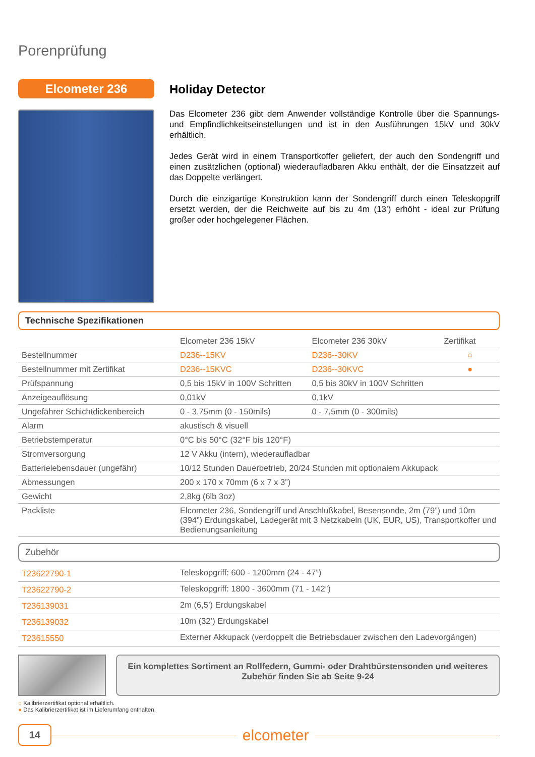Porenprüfung
Elcometer 236 Holiday Detector
Das Elcometer 236 gibt dem Anwender vollständige Kontrolle über die Spannungs- und Empfindlichkeitseinstellungen und ist in den Ausführungen 15kV und 30kV erhältlich.
Jedes Gerät wird in einem Transportkoffer geliefert, der auch den Sondengriff und einen zusätzlichen (optional) wiederaufladbaren Akku enthält, der die Einsatzzeit auf das Doppelte verlängert.
Durch die einzigartige Konstruktion kann der Sondengriff durch einen Teleskopgriff ersetzt werden, der die Reichweite auf bis zu 4m (13’) erhöht - ideal zur Prüfung großer oder hochgelegener Flächen.
Technische Spezifikationen
| | Elcometer 236 15kV | Elcometer 236 30kV | Zertifikat |
| --- | --- | --- | --- |
| Bestellnummer | D236--15KV | D236--30KV | ○ |
| Bestellnummer mit Zertifikat | D236--15KVC | D236--30KVC | ● |
| Prüfspannung | 0,5 bis 15kV in 100V Schritten | 0,5 bis 30kV in 100V Schritten | |
| Anzeigeauflösung | 0,01kV | 0,1kV | |
| Ungefährer Schichtdickenbereich | 0 - 3,75mm (0 - 150mils) | 0 - 7,5mm (0 - 300mils) | |
| Alarm | akustisch & visuell | | |
| Betriebstemperatur | 0°C bis 50°C (32°F bis 120°F) | | |
| Stromversorgung | 12 V Akku (intern), wiederaufladbar | | |
| Batterielebensdauer (ungefähr) | 10/12 Stunden Dauerbetrieb, 20/24 Stunden mit optionalem Akkupack | | |
| Abmessungen | 200 x 170 x 70mm (6 x 7 x 3”) | | |
| Gewicht | 2,8kg (6lb 3oz) | | |
| Packliste | Elcometer 236, Sondengriff und Anschlußkabel, Besensonde, 2m (79”) und 10m (394”) Erdungskabel, Ladegerät mit 3 Netzkabeln (UK, EUR, US), Transportkoffer und Bedienungsanleitung | | |
Zubehör
| T23622790-1 | Teleskopgriff: 600 - 1200mm (24 - 47”) |
| T23622790-2 | Teleskopgriff: 1800 - 3600mm (71 - 142”) |
| T236139031 | 2m (6,5’) Erdungskabel |
| T236139032 | 10m (32’) Erdungskabel |
| T23615550 | Externer Akkupack (verdoppelt die Betriebsdauer zwischen den Ladevorgängen) |
Ein komplettes Sortiment an Rollfedern, Gummi- oder Drahtbürstensonden und weiteres Zubehör finden Sie ab Seite 9-24
○ Kalibrierzertifikat optional erhältlich.
● Das Kalibrierzertifikat ist im Lieferumfang enthalten.
14
elcometer